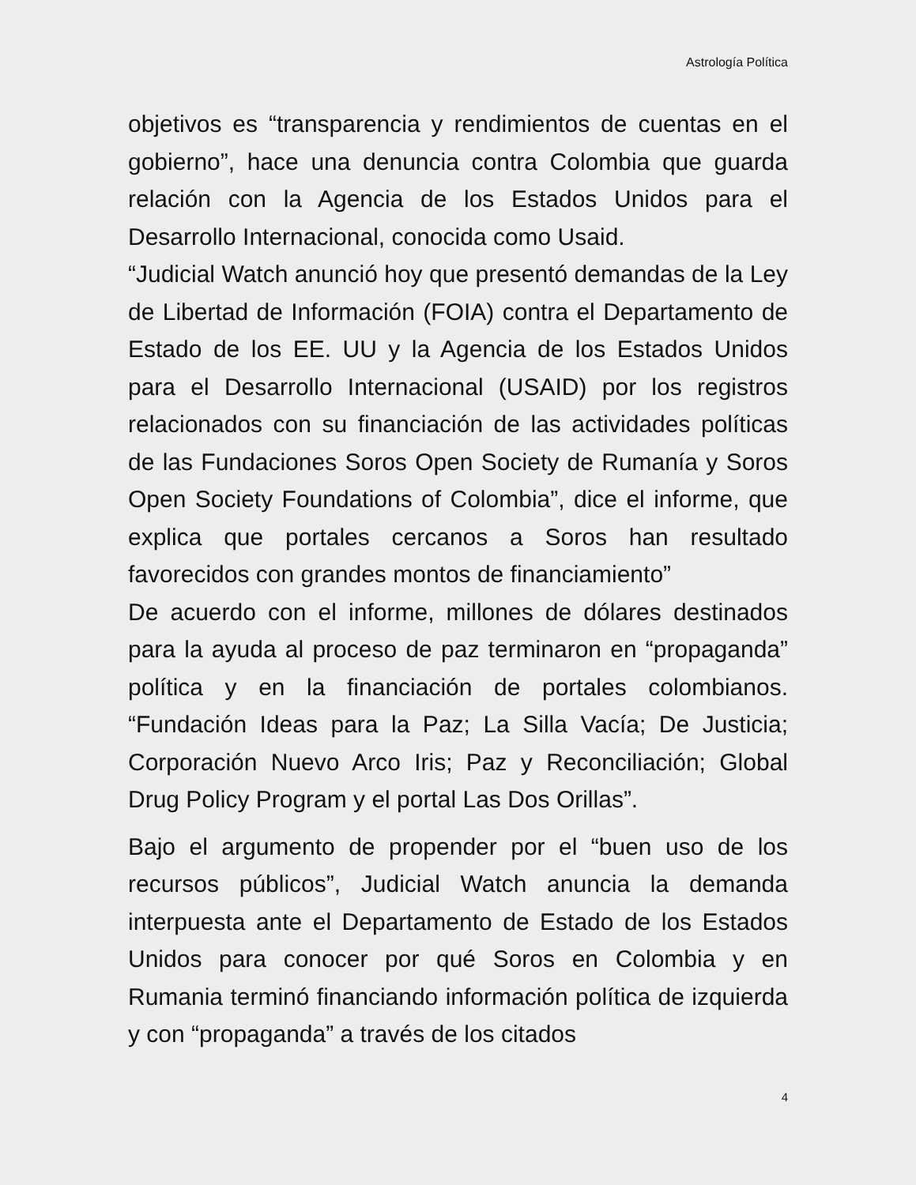Astrología Política
objetivos es “transparencia y rendimientos de cuentas en el gobierno”, hace una denuncia contra Colombia que guarda relación con la Agencia de los Estados Unidos para el Desarrollo Internacional, conocida como Usaid.
“Judicial Watch anunció hoy que presentó demandas de la Ley de Libertad de Información (FOIA) contra el Departamento de Estado de los EE. UU y la Agencia de los Estados Unidos para el Desarrollo Internacional (USAID) por los registros relacionados con su financiación de las actividades políticas de las Fundaciones Soros Open Society de Rumanía y Soros Open Society Foundations of Colombia”, dice el informe, que explica que portales cercanos a Soros han resultado favorecidos con grandes montos de financiamiento”
De acuerdo con el informe, millones de dólares destinados para la ayuda al proceso de paz terminaron en “propaganda” política y en la financiación de portales colombianos. “Fundación Ideas para la Paz; La Silla Vacía; De Justicia; Corporación Nuevo Arco Iris; Paz y Reconciliación; Global Drug Policy Program y el portal Las Dos Orillas”.
Bajo el argumento de propender por el “buen uso de los recursos públicos”, Judicial Watch anuncia la demanda interpuesta ante el Departamento de Estado de los Estados Unidos para conocer por qué Soros en Colombia y en Rumania terminó financiando información política de izquierda y con “propaganda” a través de los citados
4